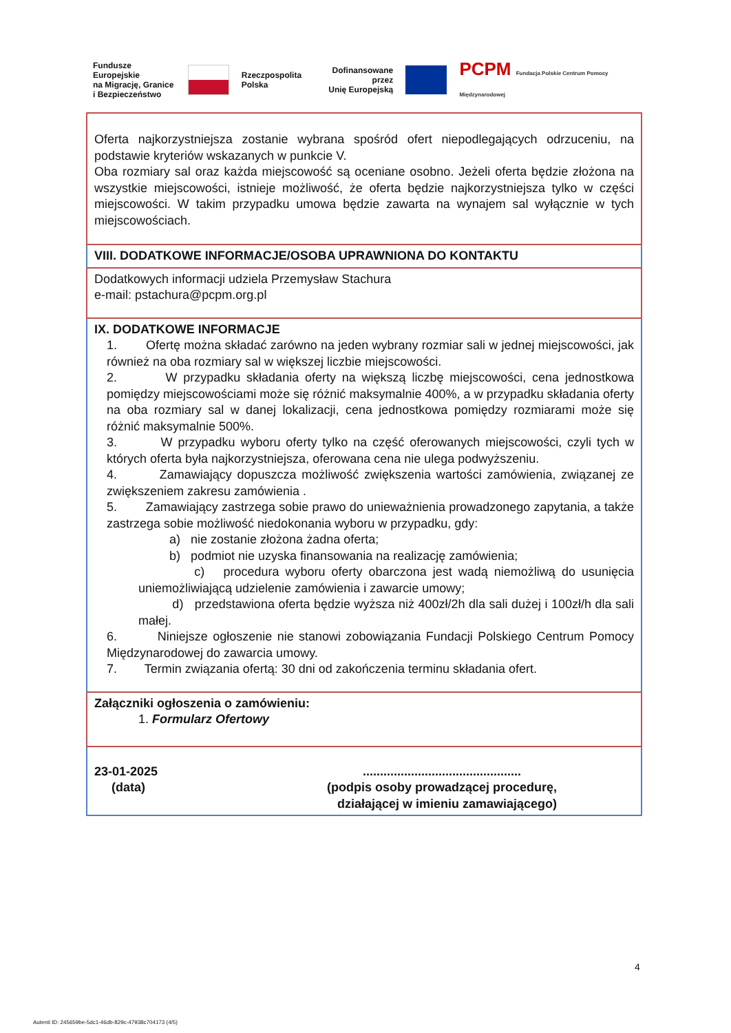Fundusze Europejskie
na Migrację, Granice
i Bezpieczeństwo
Rzeczpospolita
Polska
Dofinansowane przez
Unię Europejską
PCPM Fundacja Polskie Centrum Pomocy Międzynarodowej
Oferta najkorzystniejsza zostanie wybrana spośród ofert niepodlegających odrzuceniu, na podstawie kryteriów wskazanych w punkcie V.
Oba rozmiary sal oraz każda miejscowość są oceniane osobno. Jeżeli oferta będzie złożona na wszystkie miejscowości, istnieje możliwość, że oferta będzie najkorzystniejsza tylko w części miejscowości. W takim przypadku umowa będzie zawarta na wynajem sal wyłącznie w tych miejscowościach.
VIII. DODATKOWE INFORMACJE/OSOBA UPRAWNIONA DO KONTAKTU
Dodatkowych informacji udziela Przemysław Stachura
e-mail: pstachura@pcpm.org.pl
IX. DODATKOWE INFORMACJE
1. Ofertę można składać zarówno na jeden wybrany rozmiar sali w jednej miejscowości, jak również na oba rozmiary sal w większej liczbie miejscowości.
2. W przypadku składania oferty na większą liczbę miejscowości, cena jednostkowa pomiędzy miejscowościami może się różnić maksymalnie 400%, a w przypadku składania oferty na oba rozmiary sal w danej lokalizacji, cena jednostkowa pomiędzy rozmiarami może się różnić maksymalnie 500%.
3. W przypadku wyboru oferty tylko na część oferowanych miejscowości, czyli tych w których oferta była najkorzystniejsza, oferowana cena nie ulega podwyższeniu.
4. Zamawiający dopuszcza możliwość zwiększenia wartości zamówienia, związanej ze zwiększeniem zakresu zamówienia .
5. Zamawiający zastrzega sobie prawo do unieważnienia prowadzonego zapytania, a także zastrzega sobie możliwość niedokonania wyboru w przypadku, gdy:
a) nie zostanie złożona żadna oferta;
b) podmiot nie uzyska finansowania na realizację zamówienia;
c) procedura wyboru oferty obarczona jest wadą niemożliwą do usunięcia uniemożliwiającą udzielenie zamówienia i zawarcie umowy;
d) przedstawiona oferta będzie wyższa niż 400zł/2h dla sali dużej i 100zł/h dla sali małej.
6. Niniejsze ogłoszenie nie stanowi zobowiązania Fundacji Polskiego Centrum Pomocy Międzynarodowej do zawarcia umowy.
7. Termin związania ofertą: 30 dni od zakończenia terminu składania ofert.
Załączniki ogłoszenia o zamówieniu:
1. Formularz Ofertowy
23-01-2025
(data)
..............................................
(podpis osoby prowadzącej procedurę,
działającej w imieniu zamawiającego)
4
Autenti ID: 245659be-5dc1-46db-829c-47938c704173 (4/5)